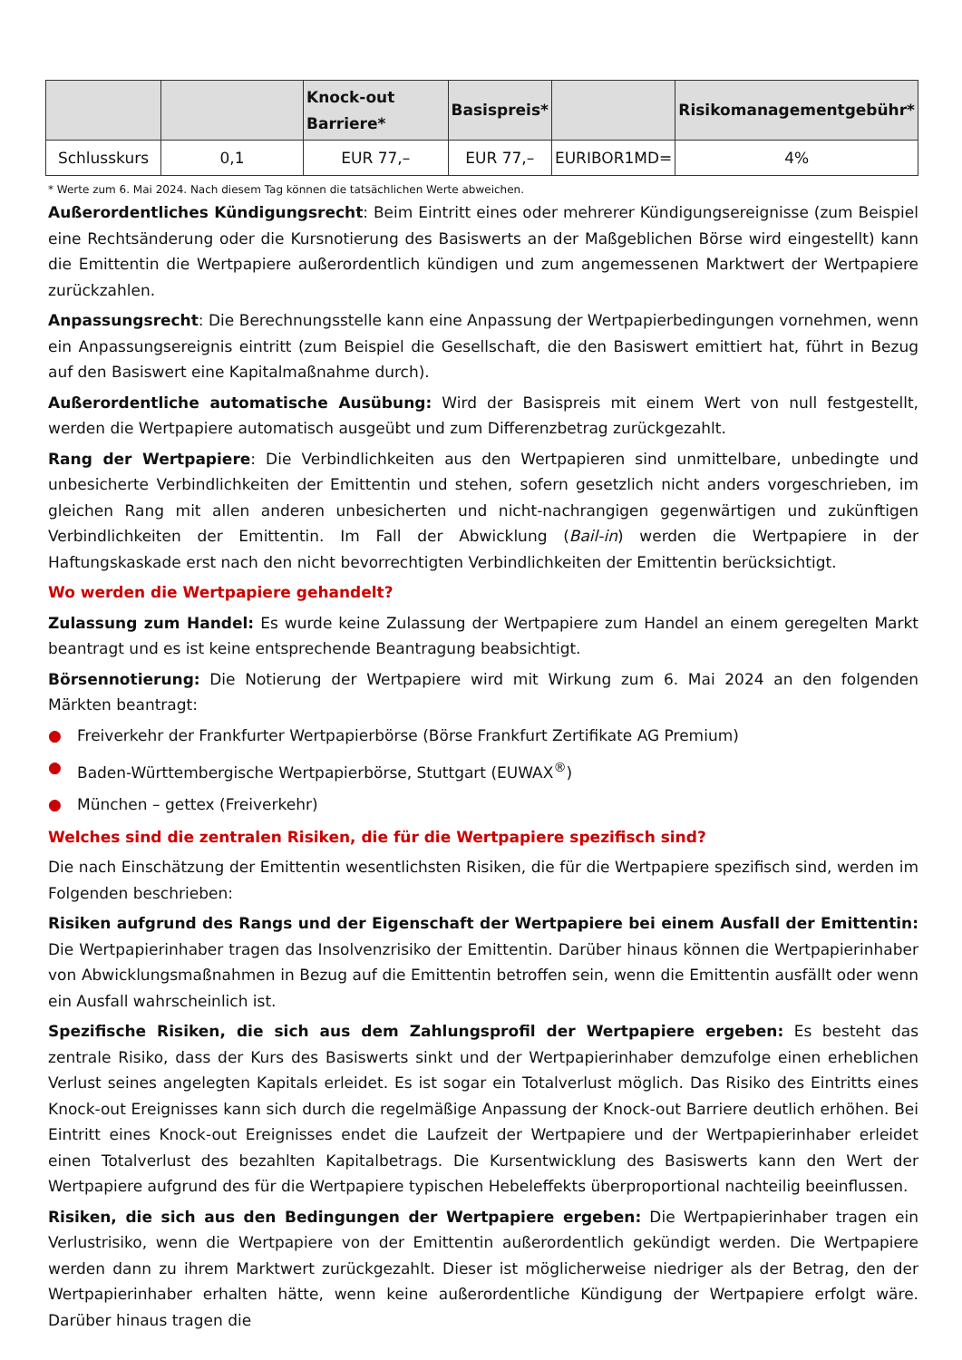| | | Knock-out Barriere* | Basispreis* | | Risikomanagementgebühr* |
| --- | --- | --- | --- | --- | --- |
| Schlusskurs | 0,1 | EUR 77,– | EUR 77,– | EURIBOR1MD= | 4% |
* Werte zum 6. Mai 2024. Nach diesem Tag können die tatsächlichen Werte abweichen.
Außerordentliches Kündigungsrecht: Beim Eintritt eines oder mehrerer Kündigungsereignisse (zum Beispiel eine Rechtsänderung oder die Kursnotierung des Basiswerts an der Maßgeblichen Börse wird eingestellt) kann die Emittentin die Wertpapiere außerordentlich kündigen und zum angemessenen Marktwert der Wertpapiere zurückzahlen.
Anpassungsrecht: Die Berechnungsstelle kann eine Anpassung der Wertpapierbedingungen vornehmen, wenn ein Anpassungsereignis eintritt (zum Beispiel die Gesellschaft, die den Basiswert emittiert hat, führt in Bezug auf den Basiswert eine Kapitalmaßnahme durch).
Außerordentliche automatische Ausübung: Wird der Basispreis mit einem Wert von null festgestellt, werden die Wertpapiere automatisch ausgeübt und zum Differenzbetrag zurückgezahlt.
Rang der Wertpapiere: Die Verbindlichkeiten aus den Wertpapieren sind unmittelbare, unbedingte und unbesicherte Verbindlichkeiten der Emittentin und stehen, sofern gesetzlich nicht anders vorgeschrieben, im gleichen Rang mit allen anderen unbesicherten und nicht-nachrangigen gegenwärtigen und zukünftigen Verbindlichkeiten der Emittentin. Im Fall der Abwicklung (Bail-in) werden die Wertpapiere in der Haftungskaskade erst nach den nicht bevorrechtigten Verbindlichkeiten der Emittentin berücksichtigt.
Wo werden die Wertpapiere gehandelt?
Zulassung zum Handel: Es wurde keine Zulassung der Wertpapiere zum Handel an einem geregelten Markt beantragt und es ist keine entsprechende Beantragung beabsichtigt.
Börsennotierung: Die Notierung der Wertpapiere wird mit Wirkung zum 6. Mai 2024 an den folgenden Märkten beantragt:
● Freiverkehr der Frankfurter Wertpapierbörse (Börse Frankfurt Zertifikate AG Premium)
● Baden-Württembergische Wertpapierbörse, Stuttgart (EUWAX<sup>®</sup>)
● München – gettex (Freiverkehr)
Welches sind die zentralen Risiken, die für die Wertpapiere spezifisch sind?
Die nach Einschätzung der Emittentin wesentlichsten Risiken, die für die Wertpapiere spezifisch sind, werden im Folgenden beschrieben:
Risiken aufgrund des Rangs und der Eigenschaft der Wertpapiere bei einem Ausfall der Emittentin: Die Wertpapierinhaber tragen das Insolvenzrisiko der Emittentin. Darüber hinaus können die Wertpapierinhaber von Abwicklungsmaßnahmen in Bezug auf die Emittentin betroffen sein, wenn die Emittentin ausfällt oder wenn ein Ausfall wahrscheinlich ist.
Spezifische Risiken, die sich aus dem Zahlungsprofil der Wertpapiere ergeben: Es besteht das zentrale Risiko, dass der Kurs des Basiswerts sinkt und der Wertpapierinhaber demzufolge einen erheblichen Verlust seines angelegten Kapitals erleidet. Es ist sogar ein Totalverlust möglich. Das Risiko des Eintritts eines Knock-out Ereignisses kann sich durch die regelmäßige Anpassung der Knock-out Barriere deutlich erhöhen. Bei Eintritt eines Knock-out Ereignisses endet die Laufzeit der Wertpapiere und der Wertpapierinhaber erleidet einen Totalverlust des bezahlten Kapitalbetrags. Die Kursentwicklung des Basiswerts kann den Wert der Wertpapiere aufgrund des für die Wertpapiere typischen Hebeleffekts überproportional nachteilig beeinflussen.
Risiken, die sich aus den Bedingungen der Wertpapiere ergeben: Die Wertpapierinhaber tragen ein Verlustrisiko, wenn die Wertpapiere von der Emittentin außerordentlich gekündigt werden. Die Wertpapiere werden dann zu ihrem Marktwert zurückgezahlt. Dieser ist möglicherweise niedriger als der Betrag, den der Wertpapierinhaber erhalten hätte, wenn keine außerordentliche Kündigung der Wertpapiere erfolgt wäre. Darüber hinaus tragen die